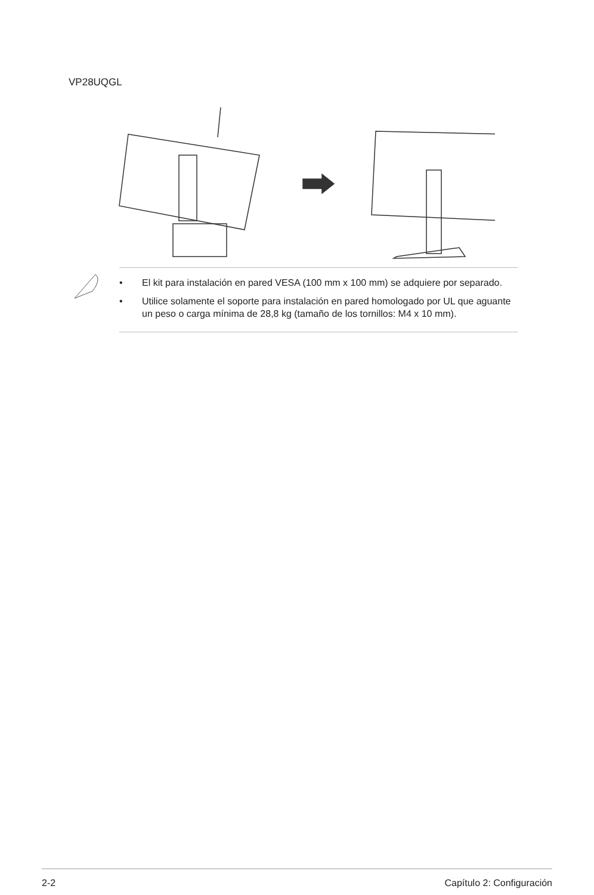VP28UQGL
• El kit para instalación en pared VESA (100 mm x 100 mm) se adquiere por separado.
• Utilice solamente el soporte para instalación en pared homologado por UL que aguante un peso o carga mínima de 28,8 kg (tamaño de los tornillos: M4 x 10 mm).
2-2 Capítulo 2: Configuración